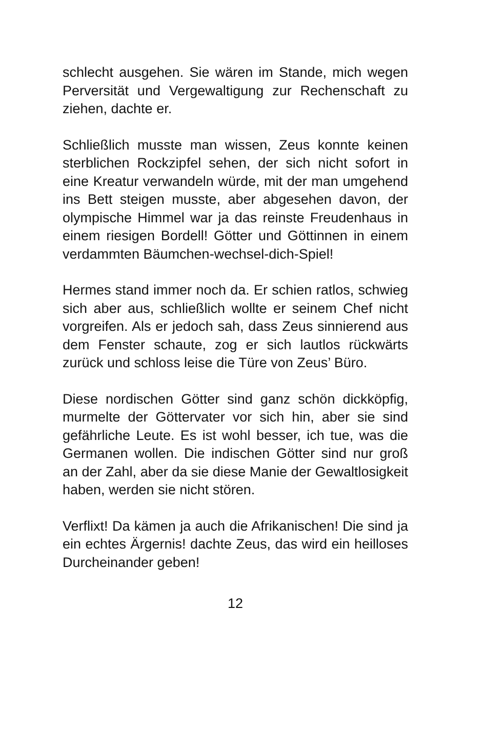schlecht ausgehen. Sie wären im Stande, mich wegen Perversität und Vergewaltigung zur Rechenschaft zu ziehen, dachte er.
Schließlich musste man wissen, Zeus konnte keinen sterblichen Rockzipfel sehen, der sich nicht sofort in eine Kreatur verwandeln würde, mit der man umgehend ins Bett steigen musste, aber abgesehen davon, der olympische Himmel war ja das reinste Freudenhaus in einem riesigen Bordell! Götter und Göttinnen in einem verdammten Bäumchen-wechsel-dich-Spiel!
Hermes stand immer noch da. Er schien ratlos, schwieg sich aber aus, schließlich wollte er seinem Chef nicht vorgreifen. Als er jedoch sah, dass Zeus sinnierend aus dem Fenster schaute, zog er sich lautlos rückwärts zurück und schloss leise die Türe von Zeus’ Büro.
Diese nordischen Götter sind ganz schön dickköpfig, murmelte der Göttervater vor sich hin, aber sie sind gefährliche Leute. Es ist wohl besser, ich tue, was die Germanen wollen. Die indischen Götter sind nur groß an der Zahl, aber da sie diese Manie der Gewaltlosigkeit haben, werden sie nicht stören.
Verflixt! Da kämen ja auch die Afrikanischen! Die sind ja ein echtes Ärgernis! dachte Zeus, das wird ein heilloses Durcheinander geben!
12